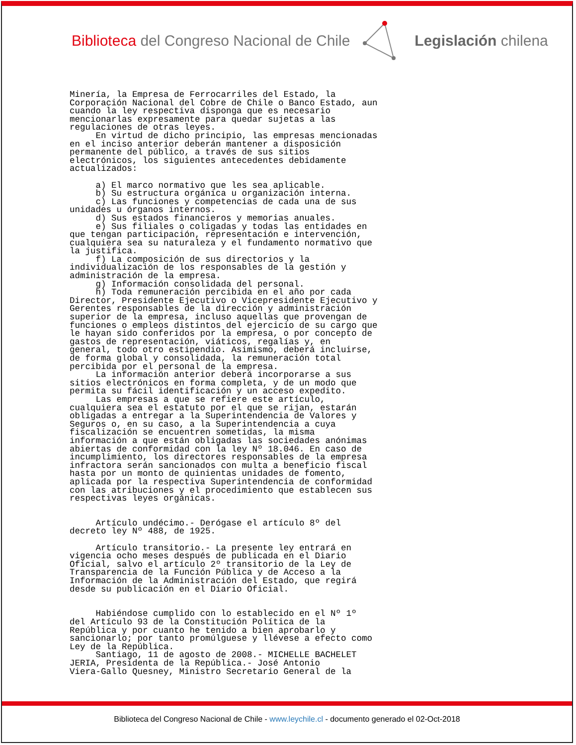Biblioteca del Congreso Nacional de Chile
Legislación chilena
Minería, la Empresa de Ferrocarriles del Estado, la
Corporación Nacional del Cobre de Chile o Banco Estado, aun
cuando la ley respectiva disponga que es necesario
mencionarlas expresamente para quedar sujetas a las
regulaciones de otras leyes.
     En virtud de dicho principio, las empresas mencionadas
en el inciso anterior deberán mantener a disposición
permanente del público, a través de sus sitios
electrónicos, los siguientes antecedentes debidamente
actualizados:

     a) El marco normativo que les sea aplicable.
     b) Su estructura orgánica u organización interna.
     c) Las funciones y competencias de cada una de sus
unidades u órganos internos.
     d) Sus estados financieros y memorias anuales.
     e) Sus filiales o coligadas y todas las entidades en
que tengan participación, representación e intervención,
cualquiera sea su naturaleza y el fundamento normativo que
la justifica.
     f) La composición de sus directorios y la
individualización de los responsables de la gestión y
administración de la empresa.
     g) Información consolidada del personal.
     h) Toda remuneración percibida en el año por cada
Director, Presidente Ejecutivo o Vicepresidente Ejecutivo y
Gerentes responsables de la dirección y administración
superior de la empresa, incluso aquellas que provengan de
funciones o empleos distintos del ejercicio de su cargo que
le hayan sido conferidos por la empresa, o por concepto de
gastos de representación, viáticos, regalías y, en
general, todo otro estipendio. Asimismo, deberá incluirse,
de forma global y consolidada, la remuneración total
percibida por el personal de la empresa.
     La información anterior deberá incorporarse a sus
sitios electrónicos en forma completa, y de un modo que
permita su fácil identificación y un acceso expedito.
     Las empresas a que se refiere este artículo,
cualquiera sea el estatuto por el que se rijan, estarán
obligadas a entregar a la Superintendencia de Valores y
Seguros o, en su caso, a la Superintendencia a cuya
fiscalización se encuentren sometidas, la misma
información a que están obligadas las sociedades anónimas
abiertas de conformidad con la ley Nº 18.046. En caso de
incumplimiento, los directores responsables de la empresa
infractora serán sancionados con multa a beneficio fiscal
hasta por un monto de quinientas unidades de fomento,
aplicada por la respectiva Superintendencia de conformidad
con las atribuciones y el procedimiento que establecen sus
respectivas leyes orgánicas.


     Artículo undécimo.- Derógase el artículo 8º del
decreto ley Nº 488, de 1925.

     Artículo transitorio.- La presente ley entrará en
vigencia ocho meses después de publicada en el Diario
Oficial, salvo el artículo 2º transitorio de la Ley de
Transparencia de la Función Pública y de Acceso a la
Información de la Administración del Estado, que regirá
desde su publicación en el Diario Oficial.


     Habiéndose cumplido con lo establecido en el Nº 1º
del Artículo 93 de la Constitución Política de la
República y por cuanto he tenido a bien aprobarlo y
sancionarlo; por tanto promúlguese y llévese a efecto como
Ley de la República.
     Santiago, 11 de agosto de 2008.- MICHELLE BACHELET
JERIA, Presidenta de la República.- José Antonio
Viera-Gallo Quesney, Ministro Secretario General de la
Biblioteca del Congreso Nacional de Chile - www.leychile.cl - documento generado el 02-Oct-2018